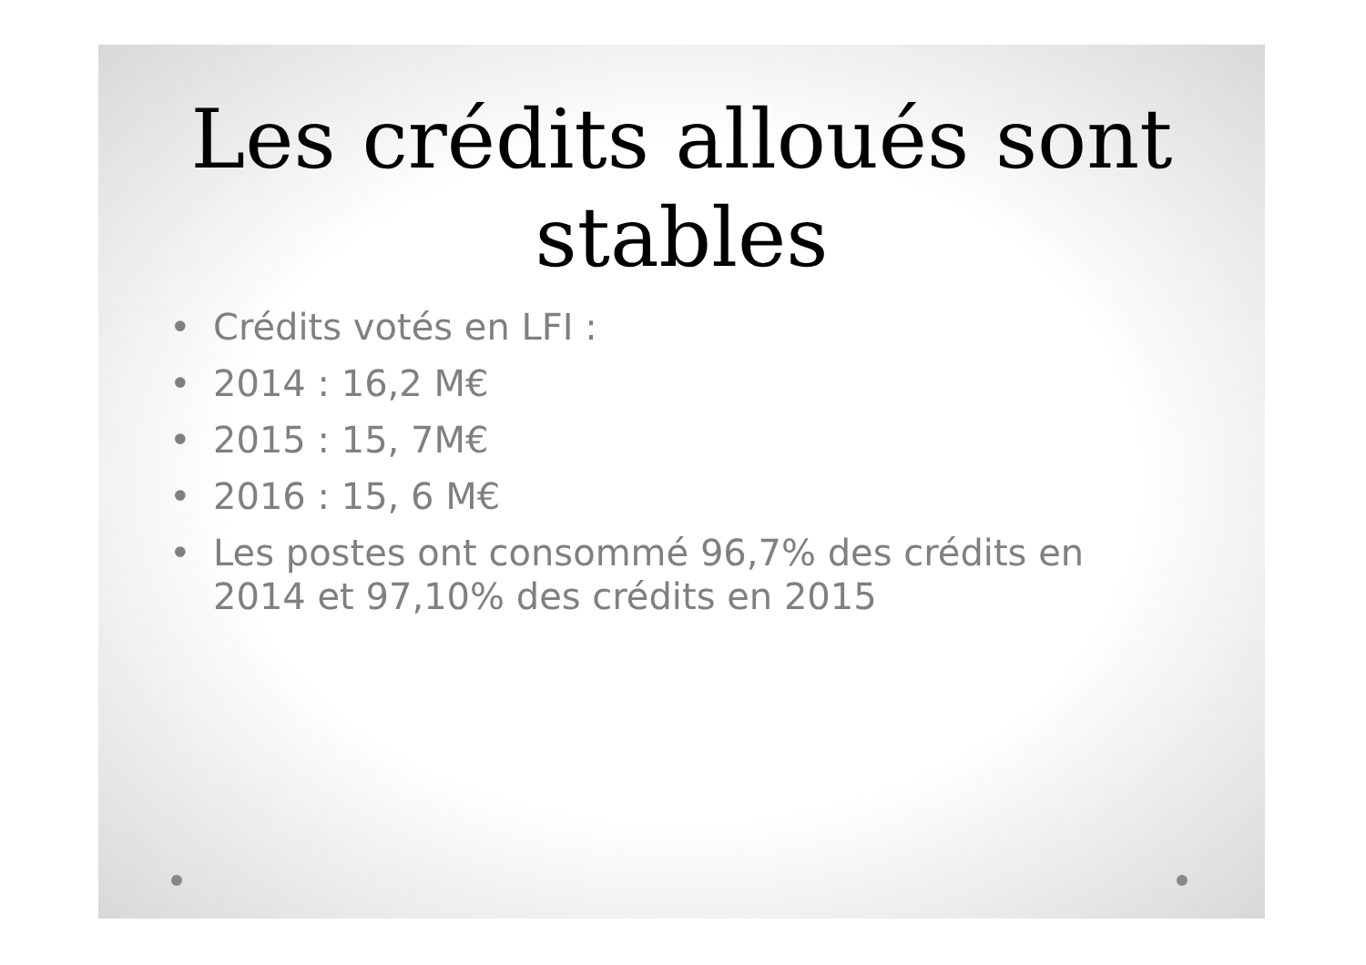Les crédits alloués sont stables
• Crédits votés en LFI :
• 2014 : 16,2 M€
• 2015 : 15, 7M€
• 2016 : 15, 6 M€
• Les postes ont consommé 96,7% des crédits en 2014 et 97,10% des crédits en 2015